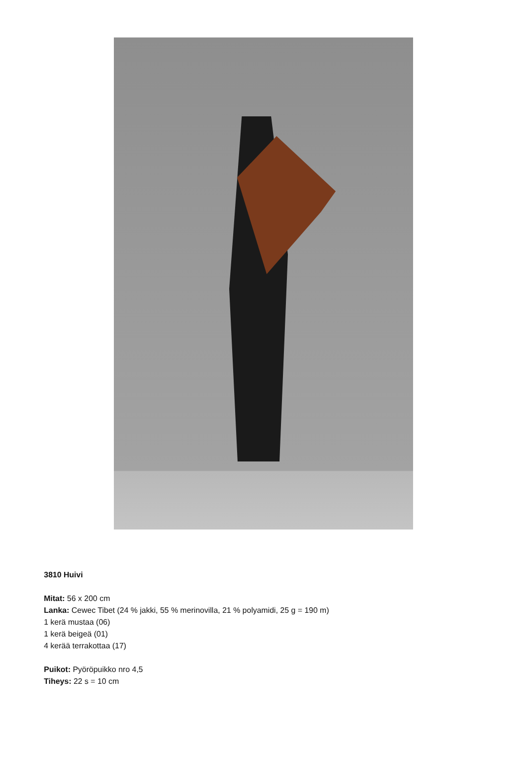3810 Huivi
Mitat: 56 x 200 cm
Lanka: Cewec Tibet (24 % jakki, 55 % merinovilla, 21 % polyamidi, 25 g = 190 m)
1 kerä mustaa (06)
1 kerä beigeä (01)
4 kerää terrakottaa (17)
Puikot: Pyöröpuikko nro 4,5
Tiheys: 22 s = 10 cm